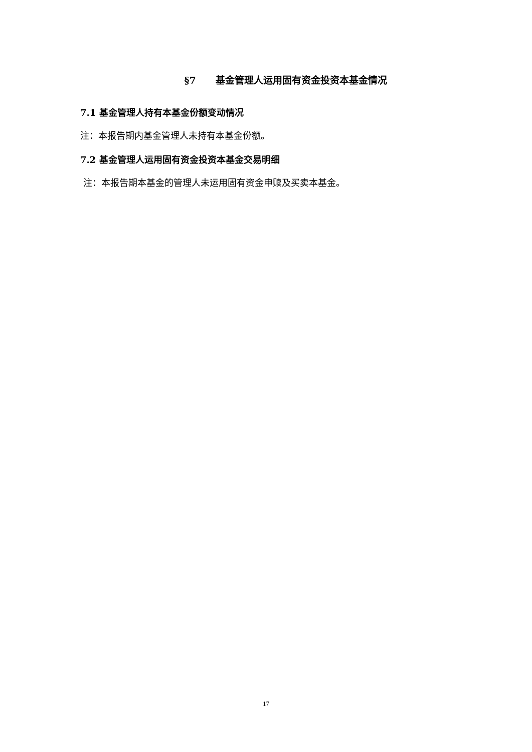§7 基金管理人运用固有资金投资本基金情况
7.1 基金管理人持有本基金份额变动情况
注：本报告期内基金管理人未持有本基金份额。
7.2 基金管理人运用固有资金投资本基金交易明细
注：本报告期本基金的管理人未运用固有资金申赎及买卖本基金。
17